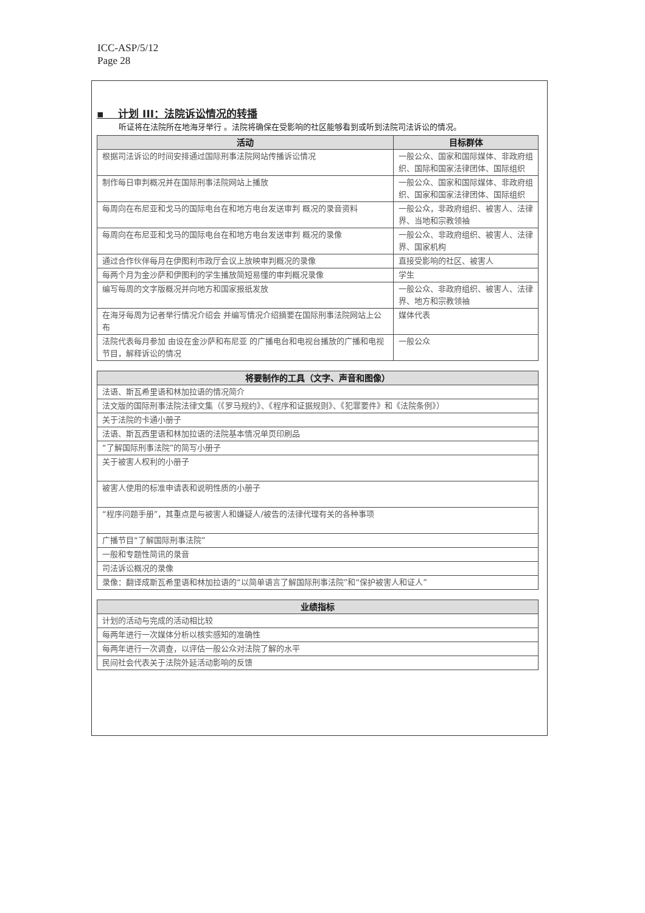ICC-ASP/5/12
Page 28
▪ 计划 III：法院诉讼情况的转播
听证将在法院所在地海牙举行 。法院将确保在受影响的社区能够看到或听到法院司法诉讼的情况。
| 活动 | 目标群体 |
| --- | --- |
| 根据司法诉讼的时间安排通过国际刑事法院网站传播诉讼情况 | 一般公众、国家和国际媒体、非政府组织、国际和国家法律团体、国际组织 |
| 制作每日审判概况并在国际刑事法院网站上播放 | 一般公众、国家和国际媒体、非政府组织、国家和国家法律团体、国际组织 |
| 每周向在布尼亚和戈马的国际电台在和地方电台发送审判 概况的录音资料 | 一般公众，非政府组织、被害人、法律界、当地和宗教领袖 |
| 每周向在布尼亚和戈马的国际电台在和地方电台发送审判 概况的录像 | 一般公众、非政府组织、被害人、法律界、国家机构 |
| 通过合作伙伴每月在伊图利市政厅会议上放映审判概况的录像 | 直接受影响的社区、被害人 |
| 每两个月为金沙萨和伊图利的学生播放简短易懂的审判概况录像 | 学生 |
| 编写每周的文字版概况并向地方和国家报纸发放 | 一般公众、非政府组织、被害人、法律界、地方和宗教领袖 |
| 在海牙每周为记者举行情况介绍会 并编写情况介绍摘要在国际刑事法院网站上公布 | 媒体代表 |
| 法院代表每月参加 由设在金沙萨和布尼亚 的广播电台和电视台播放的广播和电视节目，解释诉讼的情况 | 一般公众 |
| 将要制作的工具（文字、声音和图像） |
| --- |
| 法语、斯瓦希里语和林加拉语的情况简介 |
| 法文版的国际刑事法院法律文集（《罗马规约》、《程序和证据规则》、《犯罪要件》和《法院条例》） |
| 关于法院的卡通小册子 |
| 法语、斯瓦西里语和林加拉语的法院基本情况单页印刷品 |
| “了解国际刑事法院”的简写小册子 |
| 关于被害人权利的小册子 |
| 被害人使用的标准申请表和说明性质的小册子 |
| “程序问题手册”，其重点是与被害人和嫌疑人/被告的法律代理有关的各种事项 |
| 广播节目“了解国际刑事法院” |
| 一般和专题性简讯的录音 |
| 司法诉讼概况的录像 |
| 录像：翻译成斯瓦希里语和林加拉语的“以简单语言了解国际刑事法院”和“保护被害人和证人” |
| 业绩指标 |
| --- |
| 计划的活动与完成的活动相比较 |
| 每两年进行一次媒体分析以核实感知的准确性 |
| 每两年进行一次调查，以评估一般公众对法院了解的水平 |
| 民间社会代表关于法院外延活动影响的反馈 |